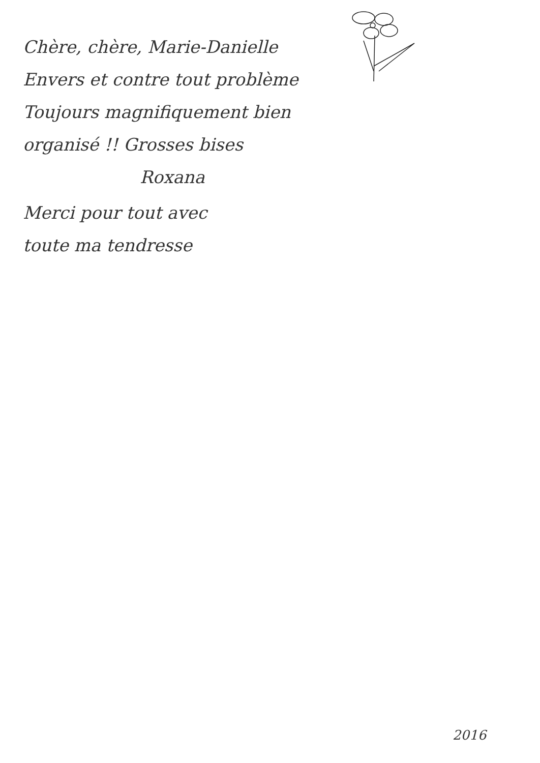Chère, chère, Marie-Danielle
Envers et contre tout problème
Toujours magnifiquement bien
organisé !! Grosses bises
Roxana
Merci pour tout avec
toute ma tendresse
2016